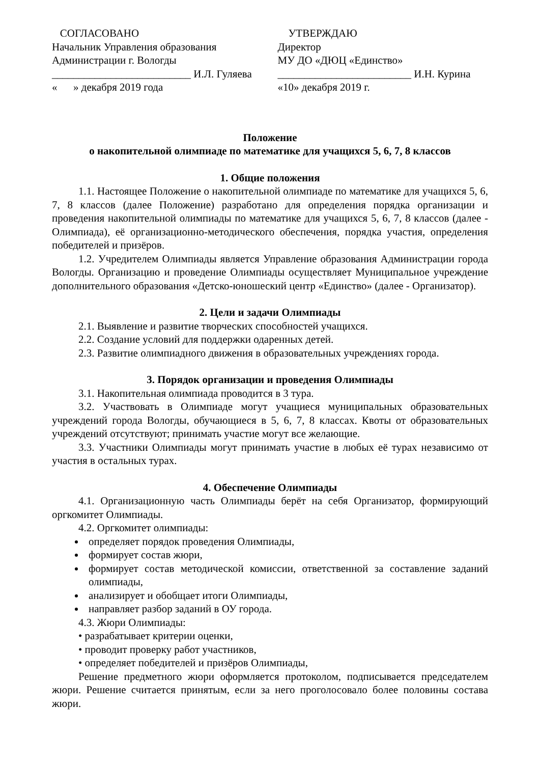СОГЛАСОВАНО
Начальник Управления образования
Администрации г. Вологды
__________________________ И.Л. Гуляева
« » декабря 2019 года
УТВЕРЖДАЮ
Директор
МУ ДО «ДЮЦ «Единство»
_________________________ И.Н. Курина
«10» декабря 2019 г.
Положение
о накопительной олимпиаде по математике для учащихся 5, 6, 7, 8 классов
1. Общие положения
1.1. Настоящее Положение о накопительной олимпиаде по математике для учащихся 5, 6, 7, 8 классов (далее Положение) разработано для определения порядка организации и проведения накопительной олимпиады по математике для учащихся 5, 6, 7, 8 классов (далее - Олимпиада), её организационно-методического обеспечения, порядка участия, определения победителей и призёров.
1.2. Учредителем Олимпиады является Управление образования Администрации города Вологды. Организацию и проведение Олимпиады осуществляет Муниципальное учреждение дополнительного образования «Детско-юношеский центр «Единство» (далее - Организатор).
2. Цели и задачи Олимпиады
2.1. Выявление и развитие творческих способностей учащихся.
2.2. Создание условий для поддержки одаренных детей.
2.3. Развитие олимпиадного движения в образовательных учреждениях города.
3. Порядок организации и проведения Олимпиады
3.1. Накопительная олимпиада проводится в 3 тура.
3.2. Участвовать в Олимпиаде могут учащиеся муниципальных образовательных учреждений города Вологды, обучающиеся в 5, 6, 7, 8 классах. Квоты от образовательных учреждений отсутствуют; принимать участие могут все желающие.
3.3. Участники Олимпиады могут принимать участие в любых её турах независимо от участия в остальных турах.
4. Обеспечение Олимпиады
4.1. Организационную часть Олимпиады берёт на себя Организатор, формирующий оргкомитет Олимпиады.
4.2. Оргкомитет олимпиады:
определяет порядок проведения Олимпиады,
формирует состав жюри,
формирует состав методической комиссии, ответственной за составление заданий олимпиады,
анализирует и обобщает итоги Олимпиады,
направляет разбор заданий в ОУ города.
4.3. Жюри Олимпиады:
• разрабатывает критерии оценки,
• проводит проверку работ участников,
• определяет победителей и призёров Олимпиады,
Решение предметного жюри оформляется протоколом, подписывается председателем жюри. Решение считается принятым, если за него проголосовало более половины состава жюри.